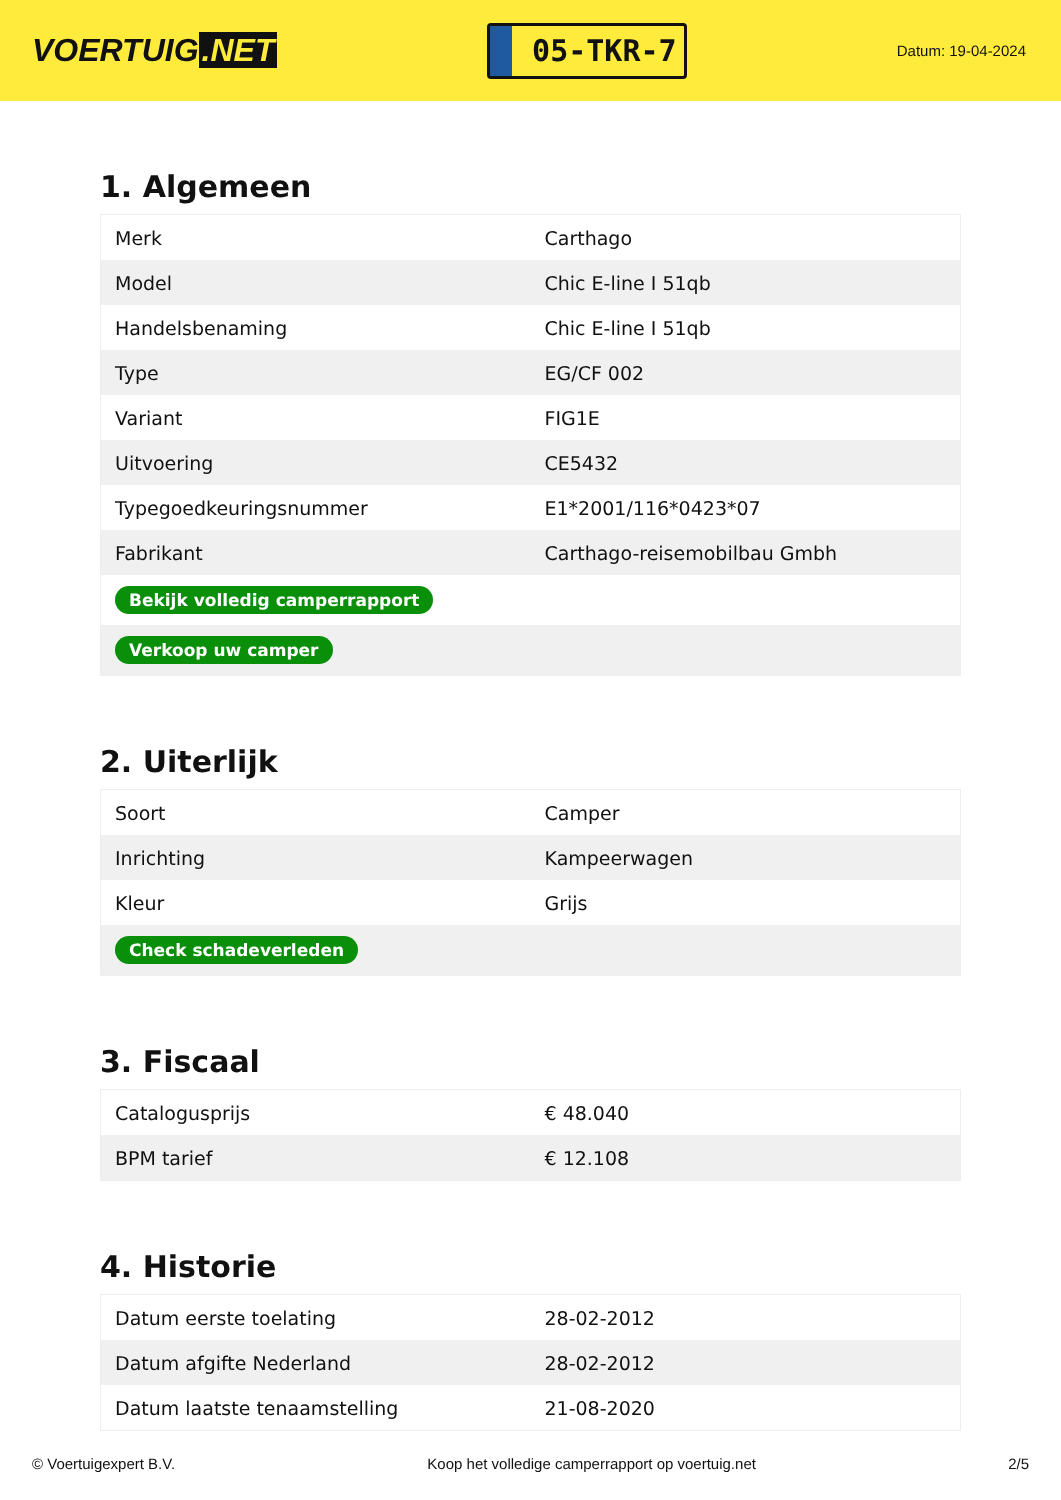VOERTUIG.NET
05-TKR-7
Datum: 19-04-2024
1. Algemeen
| Merk | Carthago |
| Model | Chic E-line I 51qb |
| Handelsbenaming | Chic E-line I 51qb |
| Type | EG/CF 002 |
| Variant | FIG1E |
| Uitvoering | CE5432 |
| Typegoedkeuringsnummer | E1*2001/116*0423*07 |
| Fabrikant | Carthago-reisemobilbau Gmbh |
| Bekijk volledig camperrapport | |
| Verkoop uw camper | |
2. Uiterlijk
| Soort | Camper |
| Inrichting | Kampeerwagen |
| Kleur | Grijs |
| Check schadeverleden | |
3. Fiscaal
| Catalogusprijs | € 48.040 |
| BPM tarief | € 12.108 |
4. Historie
| Datum eerste toelating | 28-02-2012 |
| Datum afgifte Nederland | 28-02-2012 |
| Datum laatste tenaamstelling | 21-08-2020 |
© Voertuigexpert B.V. Koop het volledige camperrapport op voertuig.net 2/5